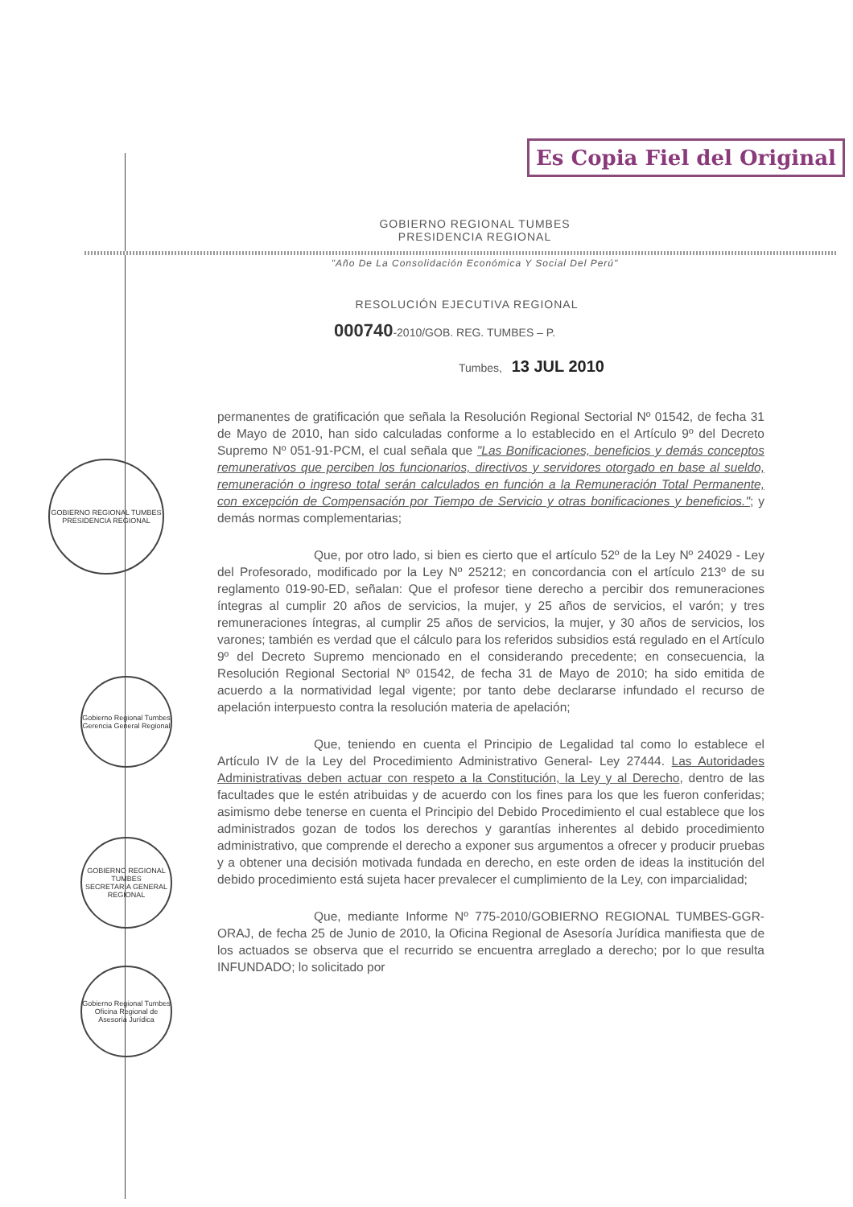Es Copia Fiel del Original
GOBIERNO REGIONAL TUMBES
PRESIDENCIA REGIONAL
Gobierno Regional Tumbes
Gerencia General Regional
GOBIERNO REGIONAL TUMBES
SECRETARIA GENERAL REGIONAL
Gobierno Regional Tumbes
Oficina Regional de Asesoría Jurídica
GOBIERNO REGIONAL TUMBES
PRESIDENCIA REGIONAL
"Año De La Consolidación Económica Y Social Del Perú"
RESOLUCIÓN EJECUTIVA REGIONAL
000740-2010/GOB. REG. TUMBES – P.
Tumbes, 13 JUL 2010
permanentes de gratificación que señala la Resolución Regional Sectorial Nº 01542, de fecha 31 de Mayo de 2010, han sido calculadas conforme a lo establecido en el Artículo 9º del Decreto Supremo Nº 051-91-PCM, el cual señala que "Las Bonificaciones, beneficios y demás conceptos remunerativos que perciben los funcionarios, directivos y servidores otorgado en base al sueldo, remuneración o ingreso total serán calculados en función a la Remuneración Total Permanente, con excepción de Compensación por Tiempo de Servicio y otras bonificaciones y beneficios."; y demás normas complementarias;
Que, por otro lado, si bien es cierto que el artículo 52º de la Ley Nº 24029 - Ley del Profesorado, modificado por la Ley Nº 25212; en concordancia con el artículo 213º de su reglamento 019-90-ED, señalan: Que el profesor tiene derecho a percibir dos remuneraciones íntegras al cumplir 20 años de servicios, la mujer, y 25 años de servicios, el varón; y tres remuneraciones íntegras, al cumplir 25 años de servicios, la mujer, y 30 años de servicios, los varones; también es verdad que el cálculo para los referidos subsidios está regulado en el Artículo 9º del Decreto Supremo mencionado en el considerando precedente; en consecuencia, la Resolución Regional Sectorial Nº 01542, de fecha 31 de Mayo de 2010; ha sido emitida de acuerdo a la normatividad legal vigente; por tanto debe declararse infundado el recurso de apelación interpuesto contra la resolución materia de apelación;
Que, teniendo en cuenta el Principio de Legalidad tal como lo establece el Artículo IV de la Ley del Procedimiento Administrativo General- Ley 27444. Las Autoridades Administrativas deben actuar con respeto a la Constitución, la Ley y al Derecho, dentro de las facultades que le estén atribuidas y de acuerdo con los fines para los que les fueron conferidas; asimismo debe tenerse en cuenta el Principio del Debido Procedimiento el cual establece que los administrados gozan de todos los derechos y garantías inherentes al debido procedimiento administrativo, que comprende el derecho a exponer sus argumentos a ofrecer y producir pruebas y a obtener una decisión motivada fundada en derecho, en este orden de ideas la institución del debido procedimiento está sujeta hacer prevalecer el cumplimiento de la Ley, con imparcialidad;
Que, mediante Informe Nº 775-2010/GOBIERNO REGIONAL TUMBES-GGR-ORAJ, de fecha 25 de Junio de 2010, la Oficina Regional de Asesoría Jurídica manifiesta que de los actuados se observa que el recurrido se encuentra arreglado a derecho; por lo que resulta INFUNDADO; lo solicitado por